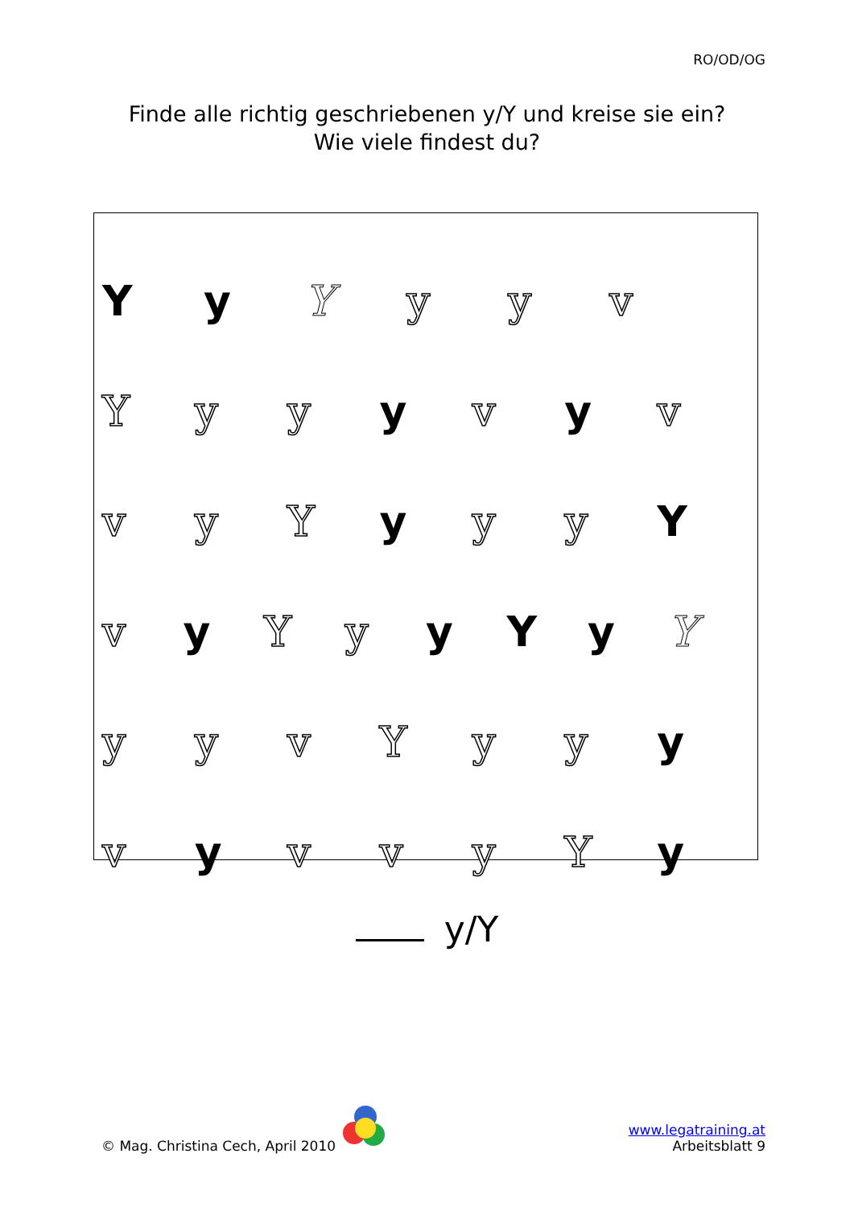RO/OD/OG
Finde alle richtig geschriebenen y/Y und kreise sie ein?
Wie viele findest du?
Yy Y yyv
Yyy y v y v
vyY y yy Y
vy Yy y Y y Y
yyvYyy y
vy vvyY y
y/Y
© Mag. Christina Cech, April 2010
www.legatraining.at
Arbeitsblatt 9